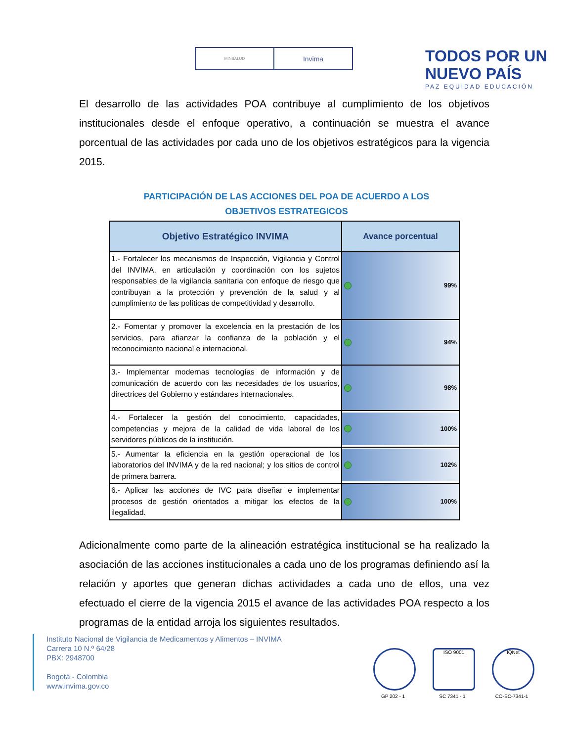MINSALUD
Invima
TODOS POR UN
NUEVO PAÍS
PAZ EQUIDAD EDUCACIÓN
El desarrollo de las actividades POA contribuye al cumplimiento de los objetivos institucionales desde el enfoque operativo, a continuación se muestra el avance porcentual de las actividades por cada uno de los objetivos estratégicos para la vigencia 2015.
PARTICIPACIÓN DE LAS ACCIONES DEL POA DE ACUERDO A LOS
OBJETIVOS ESTRATEGICOS
| Objetivo Estratégico INVIMA | Avance porcentual |
| --- | --- |
| 1.- Fortalecer los mecanismos de Inspección, Vigilancia y Control del INVIMA, en articulación y coordinación con los sujetos responsables de la vigilancia sanitaria con enfoque de riesgo que contribuyan a la protección y prevención de la salud y al cumplimiento de las políticas de competitividad y desarrollo. | 99% |
| 2.- Fomentar y promover la excelencia en la prestación de los servicios, para afianzar la confianza de la población y el reconocimiento nacional e internacional. | 94% |
| 3.- Implementar modernas tecnologías de información y de comunicación de acuerdo con las necesidades de los usuarios, directrices del Gobierno y estándares internacionales. | 98% |
| 4.- Fortalecer la gestión del conocimiento, capacidades, competencias y mejora de la calidad de vida laboral de los servidores públicos de la institución. | 100% |
| 5.- Aumentar la eficiencia en la gestión operacional de los laboratorios del INVIMA y de la red nacional; y los sitios de control de primera barrera. | 102% |
| 6.- Aplicar las acciones de IVC para diseñar e implementar procesos de gestión orientados a mitigar los efectos de la ilegalidad. | 100% |
Adicionalmente como parte de la alineación estratégica institucional se ha realizado la asociación de las acciones institucionales a cada uno de los programas definiendo así la relación y aportes que generan dichas actividades a cada uno de ellos, una vez efectuado el cierre de la vigencia 2015 el avance de las actividades POA respecto a los programas de la entidad arroja los siguientes resultados.
Instituto Nacional de Vigilancia de Medicamentos y Alimentos – INVIMA
Carrera 10 N.º 64/28
PBX: 2948700
Bogotá - Colombia
www.invima.gov.co
GP 202 - 1
ISO 9001
SC 7341 - 1
IQNet
CO-SC-7341-1